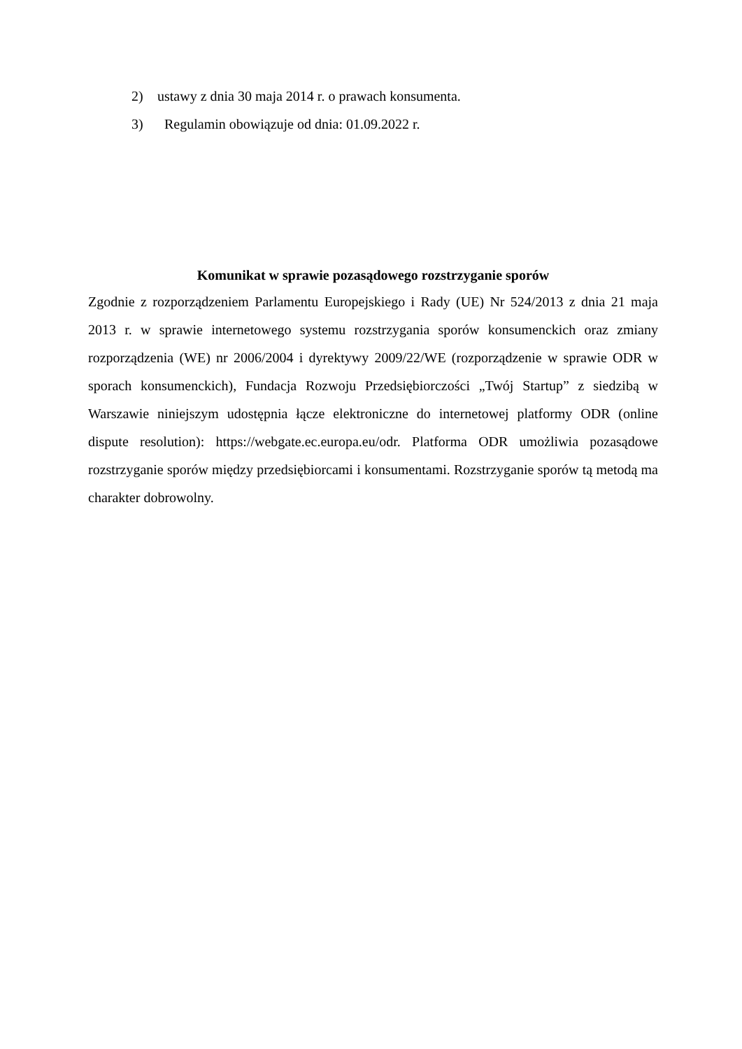2) ustawy z dnia 30 maja 2014 r. o prawach konsumenta.
3) Regulamin obowiązuje od dnia: 01.09.2022 r.
Komunikat w sprawie pozasądowego rozstrzyganie sporów
Zgodnie z rozporządzeniem Parlamentu Europejskiego i Rady (UE) Nr 524/2013 z dnia 21 maja 2013 r. w sprawie internetowego systemu rozstrzygania sporów konsumenckich oraz zmiany rozporządzenia (WE) nr 2006/2004 i dyrektywy 2009/22/WE (rozporządzenie w sprawie ODR w sporach konsumenckich), Fundacja Rozwoju Przedsiębiorczości „Twój Startup” z siedzibą w Warszawie niniejszym udostępnia łącze elektroniczne do internetowej platformy ODR (online dispute resolution): https://webgate.ec.europa.eu/odr. Platforma ODR umożliwia pozasądowe rozstrzyganie sporów między przedsiębiorcami i konsumentami. Rozstrzyganie sporów tą metodą ma charakter dobrowolny.